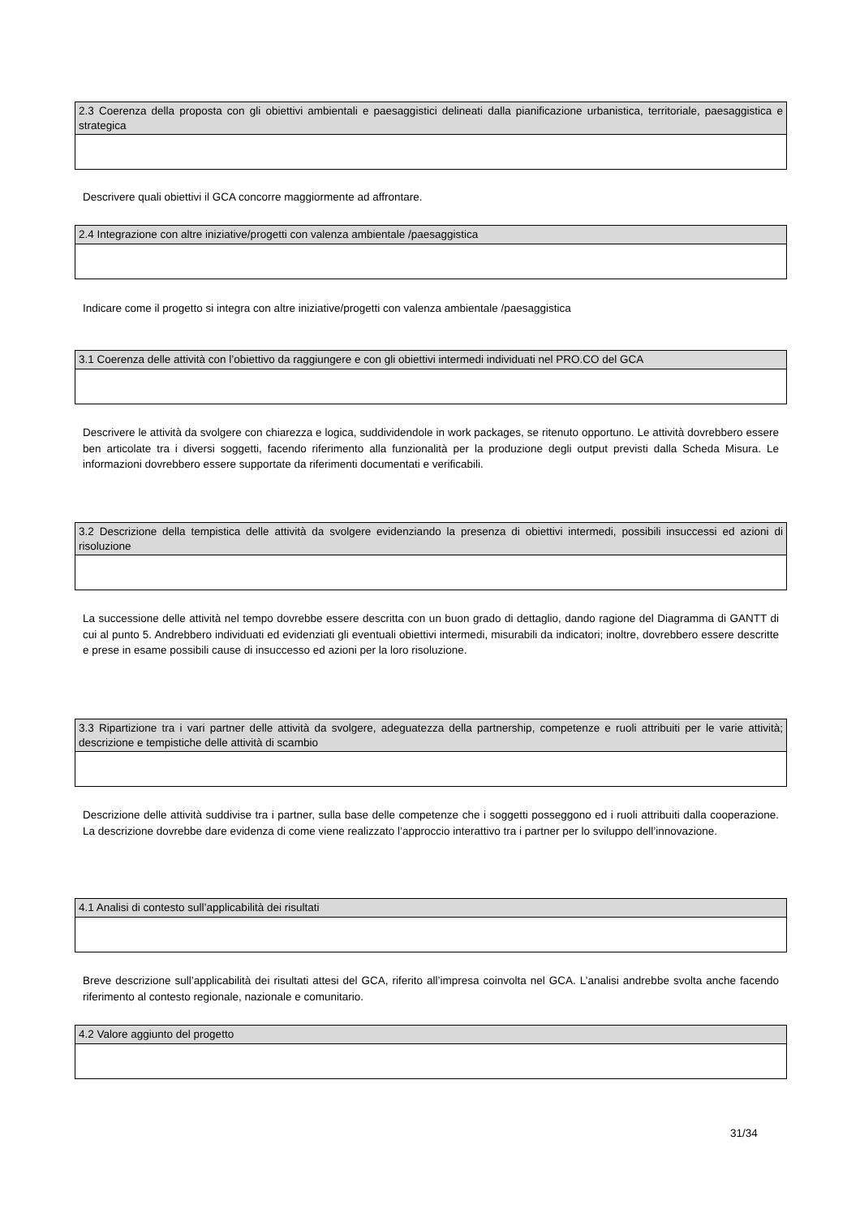| 2.3 Coerenza della proposta con gli obiettivi ambientali e paesaggistici delineati dalla pianificazione urbanistica, territoriale, paesaggistica e strategica |
| --- |
Descrivere quali obiettivi il GCA concorre maggiormente ad affrontare.
| 2.4 Integrazione con altre iniziative/progetti con valenza ambientale /paesaggistica |
| --- |
Indicare come il progetto si integra con altre iniziative/progetti con valenza ambientale /paesaggistica
| 3.1 Coerenza delle attività con l’obiettivo da raggiungere e con gli obiettivi intermedi individuati nel PRO.CO del GCA |
| --- |
Descrivere le attività da svolgere con chiarezza e logica, suddividendole in work packages, se ritenuto opportuno. Le attività dovrebbero essere ben articolate tra i diversi soggetti, facendo riferimento alla funzionalità per la produzione degli output previsti dalla Scheda Misura. Le informazioni dovrebbero essere supportate da riferimenti documentati e verificabili.
| 3.2 Descrizione della tempistica delle attività da svolgere evidenziando la presenza di obiettivi intermedi, possibili insuccessi ed azioni di risoluzione |
| --- |
La successione delle attività nel tempo dovrebbe essere descritta con un buon grado di dettaglio, dando ragione del Diagramma di GANTT di cui al punto 5. Andrebbero individuati ed evidenziati gli eventuali obiettivi intermedi, misurabili da indicatori; inoltre, dovrebbero essere descritte e prese in esame possibili cause di insuccesso ed azioni per la loro risoluzione.
| 3.3 Ripartizione tra i vari partner delle attività da svolgere, adeguatezza della partnership, competenze e ruoli attribuiti per le varie attività; descrizione e tempistiche delle attività di scambio |
| --- |
Descrizione delle attività suddivise tra i partner, sulla base delle competenze che i soggetti posseggono ed i ruoli attribuiti dalla cooperazione. La descrizione dovrebbe dare evidenza di come viene realizzato l’approccio interattivo tra i partner per lo sviluppo dell’innovazione.
| 4.1 Analisi di contesto sull’applicabilità dei risultati |
| --- |
Breve descrizione sull’applicabilità dei risultati attesi del GCA, riferito all’impresa coinvolta nel GCA. L’analisi andrebbe svolta anche facendo riferimento al contesto regionale, nazionale e comunitario.
| 4.2 Valore aggiunto del progetto |
| --- |
31/34